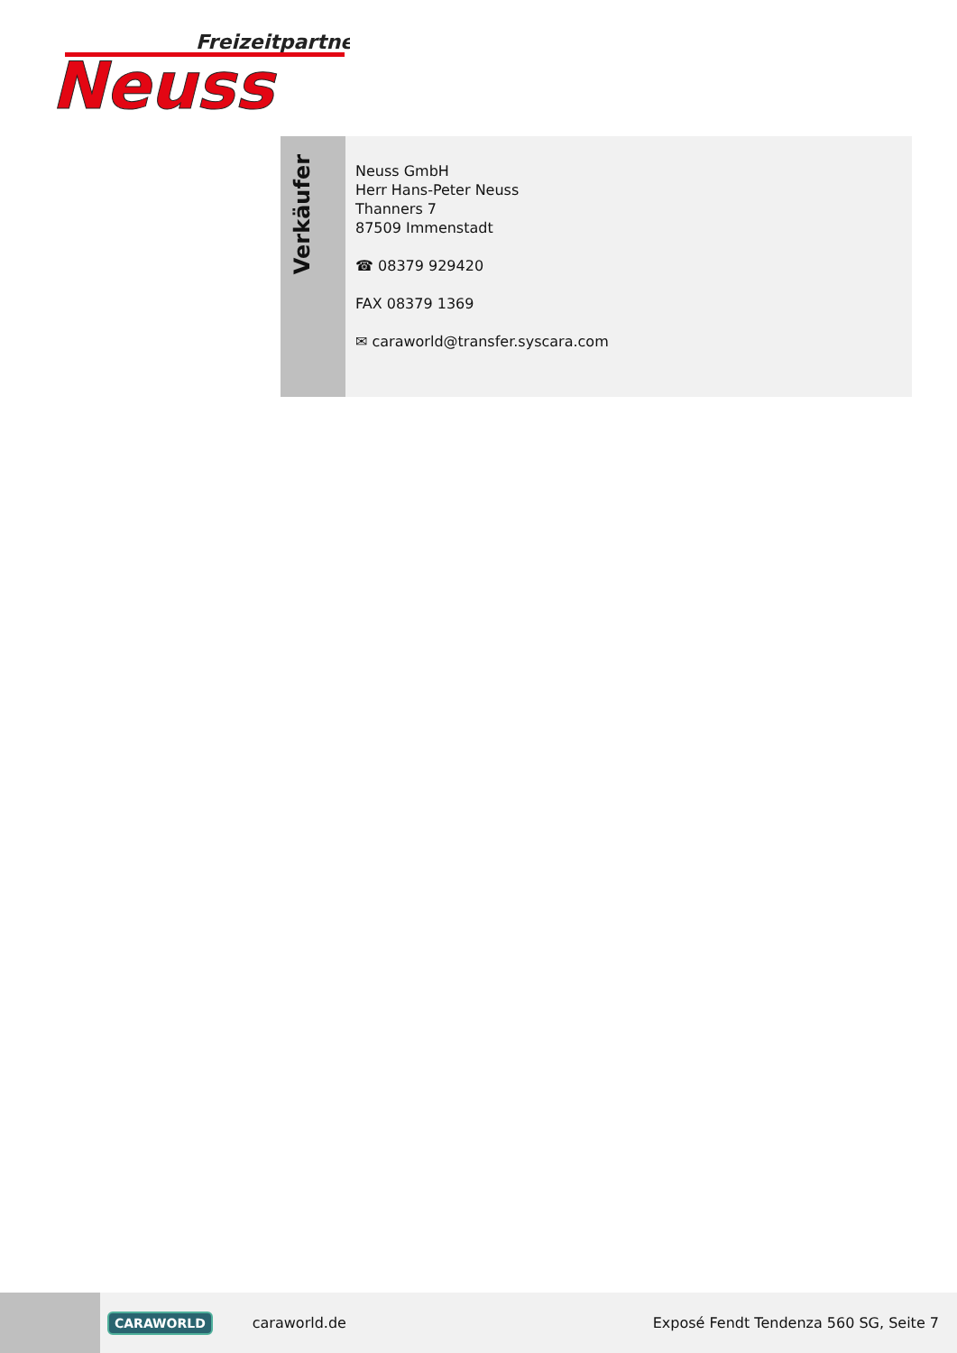Freizeitpartner
Neuss
Verkäufer
Neuss GmbH
Herr Hans-Peter Neuss
Thanners 7
87509 Immenstadt
☎ 08379 929420
FAX 08379 1369
✉ caraworld@transfer.syscara.com
CARAWORLD caraworld.de Exposé Fendt Tendenza 560 SG, Seite 7